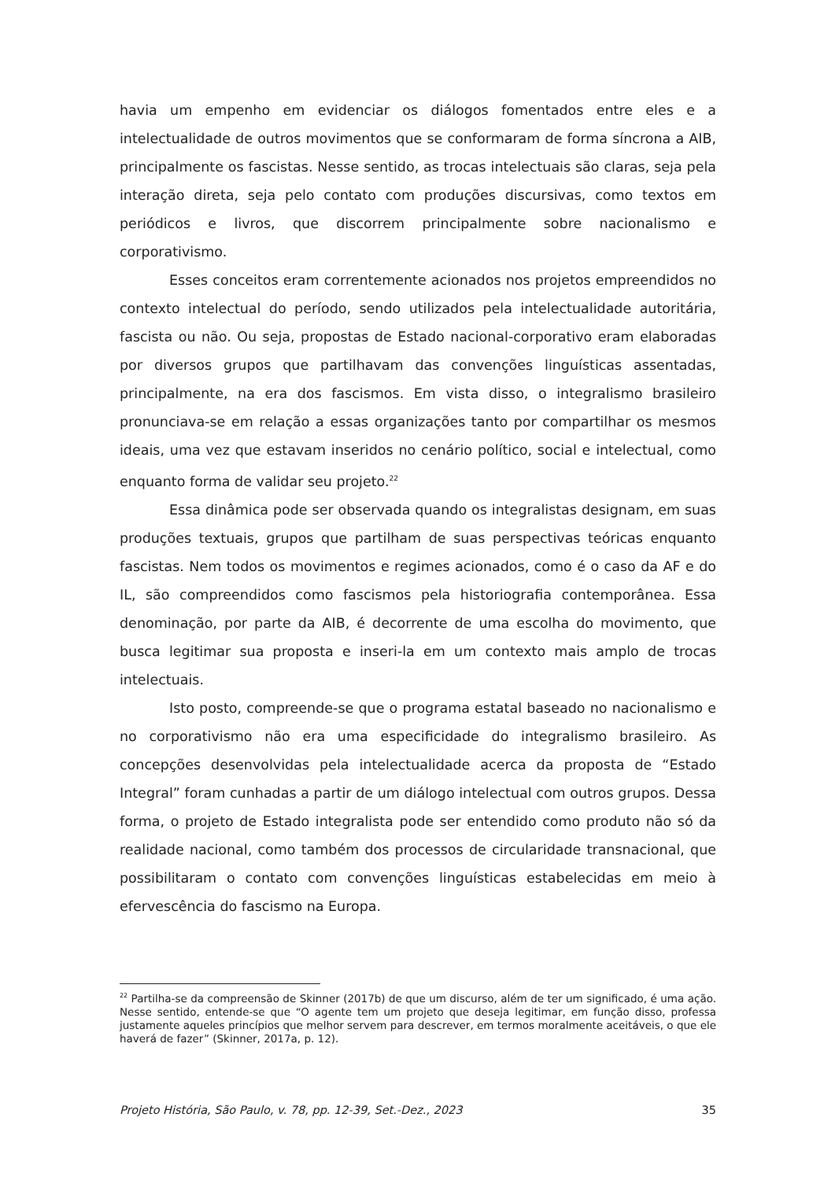havia um empenho em evidenciar os diálogos fomentados entre eles e a intelectualidade de outros movimentos que se conformaram de forma síncrona a AIB, principalmente os fascistas. Nesse sentido, as trocas intelectuais são claras, seja pela interação direta, seja pelo contato com produções discursivas, como textos em periódicos e livros, que discorrem principalmente sobre nacionalismo e corporativismo.
Esses conceitos eram correntemente acionados nos projetos empreendidos no contexto intelectual do período, sendo utilizados pela intelectualidade autoritária, fascista ou não. Ou seja, propostas de Estado nacional-corporativo eram elaboradas por diversos grupos que partilhavam das convenções linguísticas assentadas, principalmente, na era dos fascismos. Em vista disso, o integralismo brasileiro pronunciava-se em relação a essas organizações tanto por compartilhar os mesmos ideais, uma vez que estavam inseridos no cenário político, social e intelectual, como enquanto forma de validar seu projeto.<sup>22</sup>
Essa dinâmica pode ser observada quando os integralistas designam, em suas produções textuais, grupos que partilham de suas perspectivas teóricas enquanto fascistas. Nem todos os movimentos e regimes acionados, como é o caso da AF e do IL, são compreendidos como fascismos pela historiografia contemporânea. Essa denominação, por parte da AIB, é decorrente de uma escolha do movimento, que busca legitimar sua proposta e inseri-la em um contexto mais amplo de trocas intelectuais.
Isto posto, compreende-se que o programa estatal baseado no nacionalismo e no corporativismo não era uma especificidade do integralismo brasileiro. As concepções desenvolvidas pela intelectualidade acerca da proposta de “Estado Integral” foram cunhadas a partir de um diálogo intelectual com outros grupos. Dessa forma, o projeto de Estado integralista pode ser entendido como produto não só da realidade nacional, como também dos processos de circularidade transnacional, que possibilitaram o contato com convenções linguísticas estabelecidas em meio à efervescência do fascismo na Europa.
<sup>22</sup> Partilha-se da compreensão de Skinner (2017b) de que um discurso, além de ter um significado, é uma ação. Nesse sentido, entende-se que “O agente tem um projeto que deseja legitimar, em função disso, professa justamente aqueles princípios que melhor servem para descrever, em termos moralmente aceitáveis, o que ele haverá de fazer” (Skinner, 2017a, p. 12).
Projeto História, São Paulo, v. 78, pp. 12-39, Set.-Dez., 2023 35